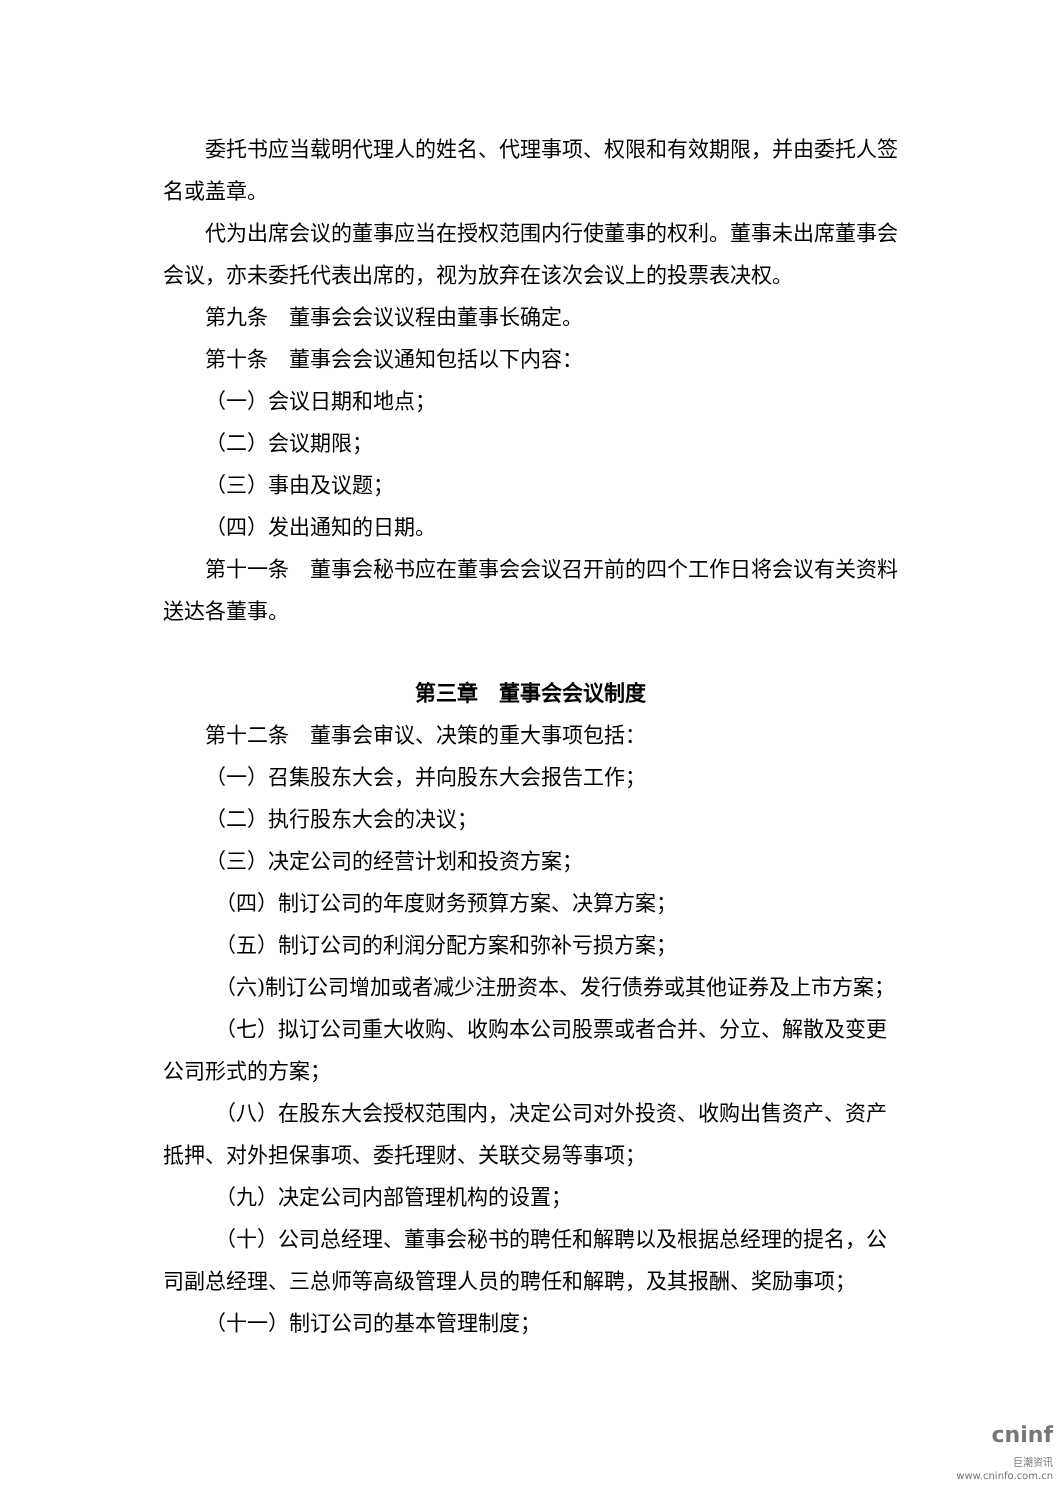委托书应当载明代理人的姓名、代理事项、权限和有效期限，并由委托人签名或盖章。
代为出席会议的董事应当在授权范围内行使董事的权利。董事未出席董事会会议，亦未委托代表出席的，视为放弃在该次会议上的投票表决权。
第九条　董事会会议议程由董事长确定。
第十条　董事会会议通知包括以下内容：
（一）会议日期和地点；
（二）会议期限；
（三）事由及议题；
（四）发出通知的日期。
第十一条　董事会秘书应在董事会会议召开前的四个工作日将会议有关资料送达各董事。
第三章　董事会会议制度
第十二条　董事会审议、决策的重大事项包括：
（一）召集股东大会，并向股东大会报告工作；
（二）执行股东大会的决议；
（三）决定公司的经营计划和投资方案；
（四）制订公司的年度财务预算方案、决算方案；
（五）制订公司的利润分配方案和弥补亏损方案；
（六)制订公司增加或者减少注册资本、发行债券或其他证券及上市方案；
（七）拟订公司重大收购、收购本公司股票或者合并、分立、解散及变更公司形式的方案；
（八）在股东大会授权范围内，决定公司对外投资、收购出售资产、资产抵押、对外担保事项、委托理财、关联交易等事项；
（九）决定公司内部管理机构的设置；
（十）公司总经理、董事会秘书的聘任和解聘以及根据总经理的提名，公司副总经理、三总师等高级管理人员的聘任和解聘，及其报酬、奖励事项；
（十一）制订公司的基本管理制度；
cninf
巨潮资讯
www.cninfo.com.cn